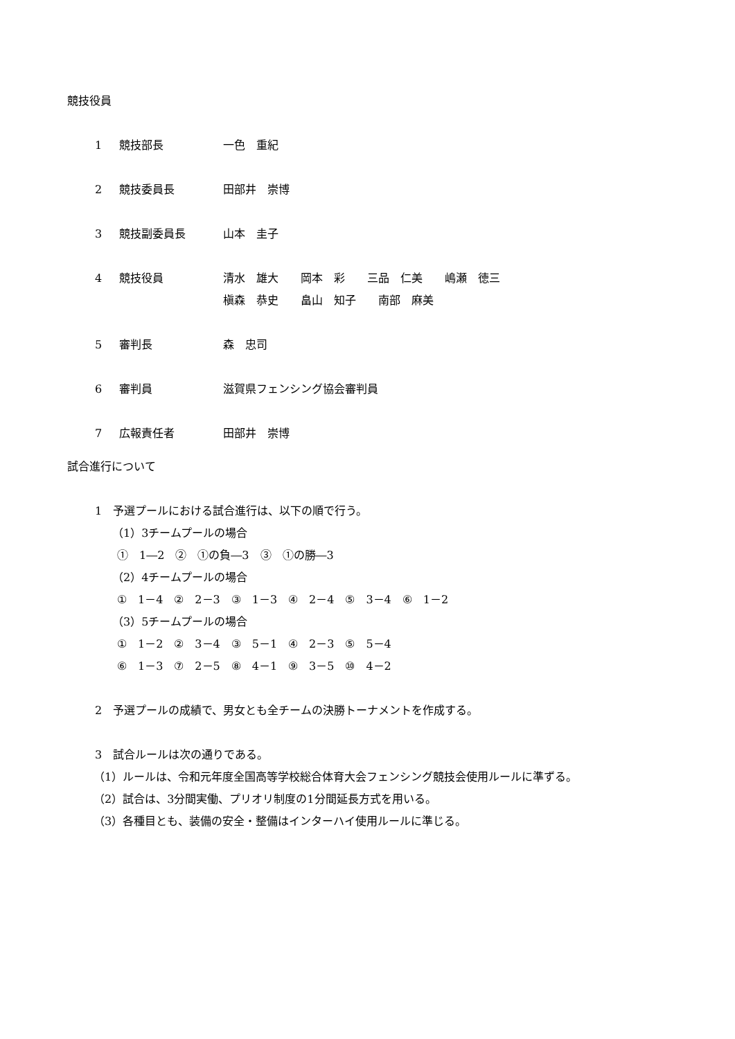競技役員
1 競技部長 一色　重紀
2 競技委員長 田部井　崇博
3 競技副委員長 山本　圭子
4 競技役員 清水　雄大　　岡本　彩　　三品　仁美　　嶋瀬　徳三
槇森　恭史　　畠山　知子　　南部　麻美
5 審判長 森　忠司
6 審判員 滋賀県フェンシング協会審判員
7 広報責任者 田部井　崇博
試合進行について
1　予選プールにおける試合進行は、以下の順で行う。
（1）3チームプールの場合
①　1―2　②　①の負―3　③　①の勝―3
（2）4チームプールの場合
①　1－4　②　2－3　③　1－3　④　2－4　⑤　3－4　⑥　1－2
（3）5チームプールの場合
①　1－2　②　3－4　③　5－1　④　2－3　⑤　5－4
⑥　1－3　⑦　2－5　⑧　4－1　⑨　3－5　⑩　4－2
2　予選プールの成績で、男女とも全チームの決勝トーナメントを作成する。
3　試合ルールは次の通りである。
（1）ルールは、令和元年度全国高等学校総合体育大会フェンシング競技会使用ルールに準ずる。
（2）試合は、3分間実働、プリオリ制度の1分間延長方式を用いる。
（3）各種目とも、装備の安全・整備はインターハイ使用ルールに準じる。